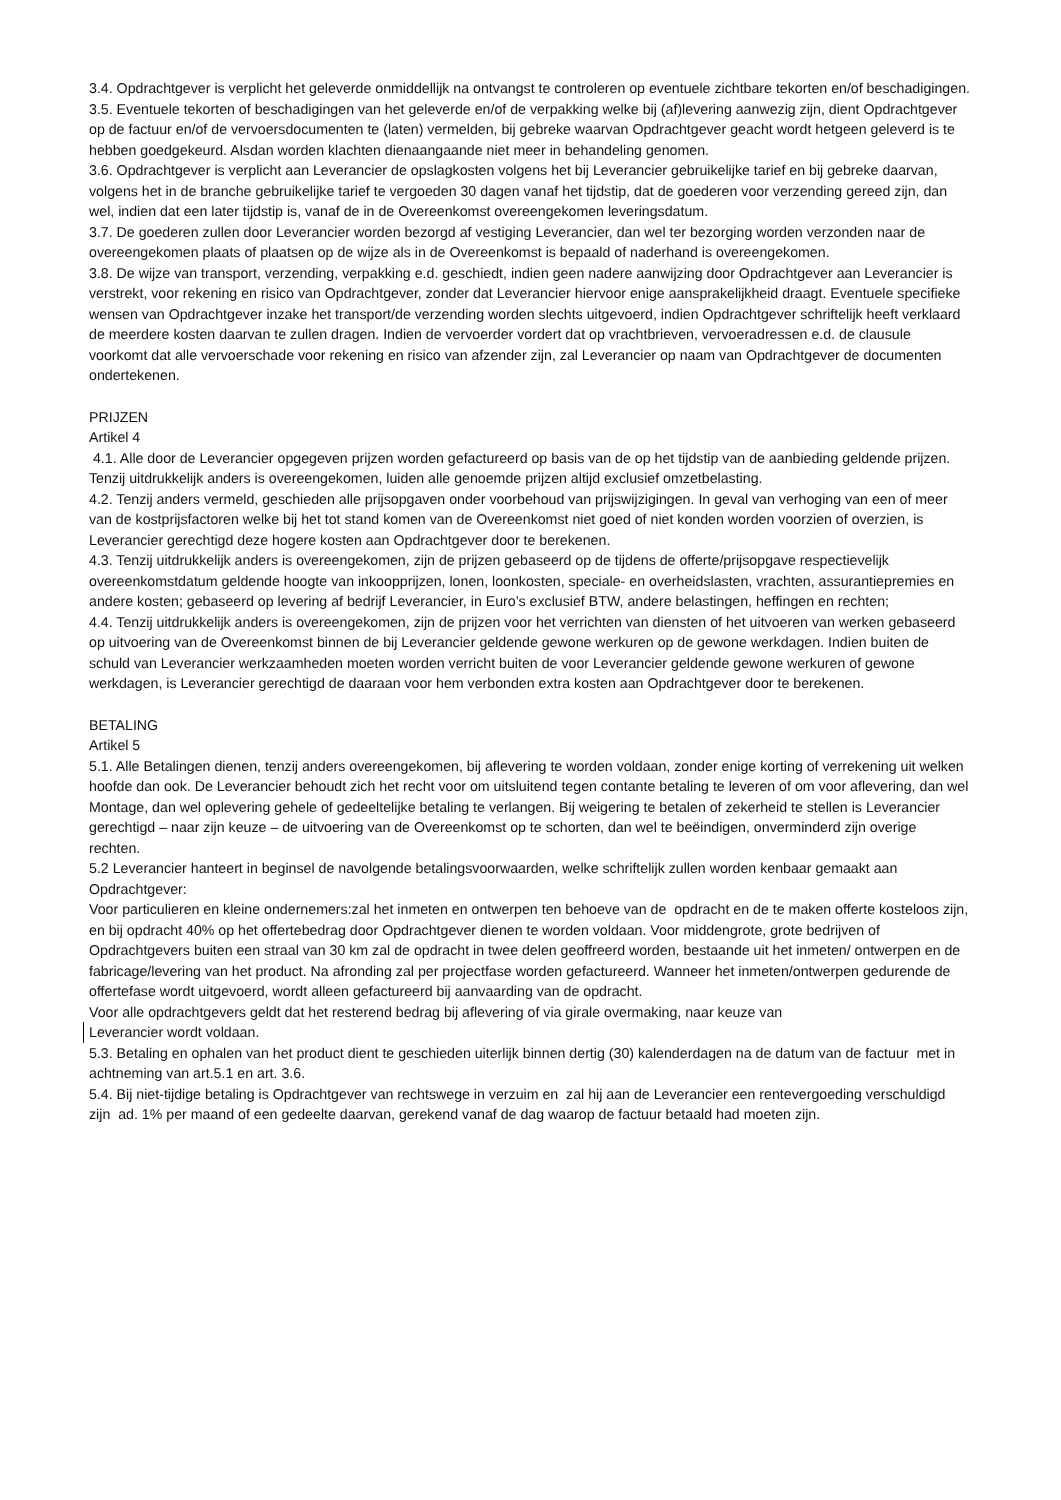3.4. Opdrachtgever is verplicht het geleverde onmiddellijk na ontvangst te controleren op eventuele zichtbare tekorten en/of beschadigingen.
3.5. Eventuele tekorten of beschadigingen van het geleverde en/of de verpakking welke bij (af)levering aanwezig zijn, dient Opdrachtgever op de factuur en/of de vervoersdocumenten te (laten) vermelden, bij gebreke waarvan Opdrachtgever geacht wordt hetgeen geleverd is te hebben goedgekeurd. Alsdan worden klachten dienaangaande niet meer in behandeling genomen.
3.6. Opdrachtgever is verplicht aan Leverancier de opslagkosten volgens het bij Leverancier gebruikelijke tarief en bij gebreke daarvan, volgens het in de branche gebruikelijke tarief te vergoeden 30 dagen vanaf het tijdstip, dat de goederen voor verzending gereed zijn, dan wel, indien dat een later tijdstip is, vanaf de in de Overeenkomst overeengekomen leveringsdatum.
3.7. De goederen zullen door Leverancier worden bezorgd af vestiging Leverancier, dan wel ter bezorging worden verzonden naar de overeengekomen plaats of plaatsen op de wijze als in de Overeenkomst is bepaald of naderhand is overeengekomen.
3.8. De wijze van transport, verzending, verpakking e.d. geschiedt, indien geen nadere aanwijzing door Opdrachtgever aan Leverancier is verstrekt, voor rekening en risico van Opdrachtgever, zonder dat Leverancier hiervoor enige aansprakelijkheid draagt. Eventuele specifieke wensen van Opdrachtgever inzake het transport/de verzending worden slechts uitgevoerd, indien Opdrachtgever schriftelijk heeft verklaard de meerdere kosten daarvan te zullen dragen. Indien de vervoerder vordert dat op vrachtbrieven, vervoeradressen e.d. de clausule voorkomt dat alle vervoerschade voor rekening en risico van afzender zijn, zal Leverancier op naam van Opdrachtgever de documenten ondertekenen.
PRIJZEN
Artikel 4
4.1. Alle door de Leverancier opgegeven prijzen worden gefactureerd op basis van de op het tijdstip van de aanbieding geldende prijzen. Tenzij uitdrukkelijk anders is overeengekomen, luiden alle genoemde prijzen altijd exclusief omzetbelasting.
4.2. Tenzij anders vermeld, geschieden alle prijsopgaven onder voorbehoud van prijswijzigingen. In geval van verhoging van een of meer van de kostprijsfactoren welke bij het tot stand komen van de Overeenkomst niet goed of niet konden worden voorzien of overzien, is Leverancier gerechtigd deze hogere kosten aan Opdrachtgever door te berekenen.
4.3. Tenzij uitdrukkelijk anders is overeengekomen, zijn de prijzen gebaseerd op de tijdens de offerte/prijsopgave respectievelijk overeenkomstdatum geldende hoogte van inkoopprijzen, lonen, loonkosten, speciale- en overheidslasten, vrachten, assurantiepremies en andere kosten; gebaseerd op levering af bedrijf Leverancier, in Euro’s exclusief BTW, andere belastingen, heffingen en rechten;
4.4. Tenzij uitdrukkelijk anders is overeengekomen, zijn de prijzen voor het verrichten van diensten of het uitvoeren van werken gebaseerd op uitvoering van de Overeenkomst binnen de bij Leverancier geldende gewone werkuren op de gewone werkdagen. Indien buiten de schuld van Leverancier werkzaamheden moeten worden verricht buiten de voor Leverancier geldende gewone werkuren of gewone werkdagen, is Leverancier gerechtigd de daaraan voor hem verbonden extra kosten aan Opdrachtgever door te berekenen.
BETALING
Artikel 5
5.1. Alle Betalingen dienen, tenzij anders overeengekomen, bij aflevering te worden voldaan, zonder enige korting of verrekening uit welken hoofde dan ook. De Leverancier behoudt zich het recht voor om uitsluitend tegen contante betaling te leveren of om voor aflevering, dan wel Montage, dan wel oplevering gehele of gedeeltelijke betaling te verlangen. Bij weigering te betalen of zekerheid te stellen is Leverancier gerechtigd – naar zijn keuze – de uitvoering van de Overeenkomst op te schorten, dan wel te beëindigen, onverminderd zijn overige rechten.
5.2 Leverancier hanteert in beginsel de navolgende betalingsvoorwaarden, welke schriftelijk zullen worden kenbaar gemaakt aan Opdrachtgever:
Voor particulieren en kleine ondernemers:zal het inmeten en ontwerpen ten behoeve van de opdracht en de te maken offerte kosteloos zijn, en bij opdracht 40% op het offertebedrag door Opdrachtgever dienen te worden voldaan. Voor middengrote, grote bedrijven of Opdrachtgevers buiten een straal van 30 km zal de opdracht in twee delen geoffreerd worden, bestaande uit het inmeten/ ontwerpen en de fabricage/levering van het product. Na afronding zal per projectfase worden gefactureerd. Wanneer het inmeten/ontwerpen gedurende de offertefase wordt uitgevoerd, wordt alleen gefactureerd bij aanvaarding van de opdracht.
Voor alle opdrachtgevers geldt dat het resterend bedrag bij aflevering of via girale overmaking, naar keuze van
Leverancier wordt voldaan.
5.3. Betaling en ophalen van het product dient te geschieden uiterlijk binnen dertig (30) kalenderdagen na de datum van de factuur met in achtneming van art.5.1 en art. 3.6.
5.4. Bij niet-tijdige betaling is Opdrachtgever van rechtswege in verzuim en zal hij aan de Leverancier een rentevergoeding verschuldigd zijn ad. 1% per maand of een gedeelte daarvan, gerekend vanaf de dag waarop de factuur betaald had moeten zijn.